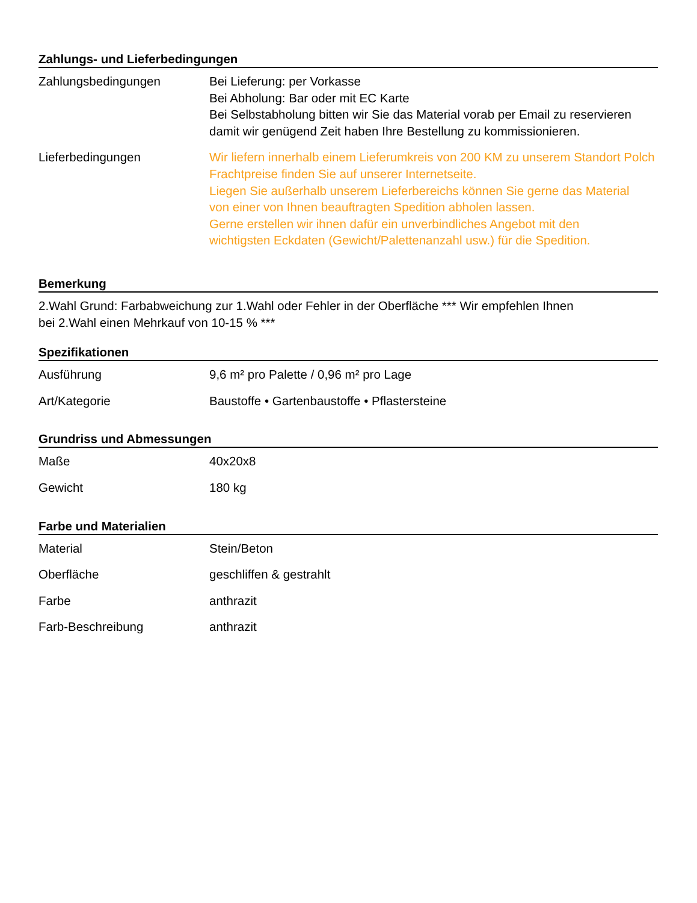Zahlungs- und Lieferbedingungen
| Zahlungsbedingungen | Bei Lieferung: per Vorkasse Bei Abholung: Bar oder mit EC Karte Bei Selbstabholung bitten wir Sie das Material vorab per Email zu reservieren damit wir genügend Zeit haben Ihre Bestellung zu kommissionieren. |
| Lieferbedingungen | Wir liefern innerhalb einem Lieferumkreis von 200 KM zu unserem Standort Polch Frachtpreise finden Sie auf unserer Internetseite. Liegen Sie außerhalb unserem Lieferbereichs können Sie gerne das Material von einer von Ihnen beauftragten Spedition abholen lassen. Gerne erstellen wir ihnen dafür ein unverbindliches Angebot mit den wichtigsten Eckdaten (Gewicht/Palettenanzahl usw.) für die Spedition. |
Bemerkung
2.Wahl Grund: Farbabweichung zur 1.Wahl oder Fehler in der Oberfläche *** Wir empfehlen Ihnen
bei 2.Wahl einen Mehrkauf von 10-15 % ***
Spezifikationen
| Ausführung | 9,6 m² pro Palette / 0,96 m² pro Lage |
| Art/Kategorie | Baustoffe • Gartenbaustoffe • Pflastersteine |
Grundriss und Abmessungen
| Maße | 40x20x8 |
| Gewicht | 180 kg |
Farbe und Materialien
| Material | Stein/Beton |
| Oberfläche | geschliffen & gestrahlt |
| Farbe | anthrazit |
| Farb-Beschreibung | anthrazit |